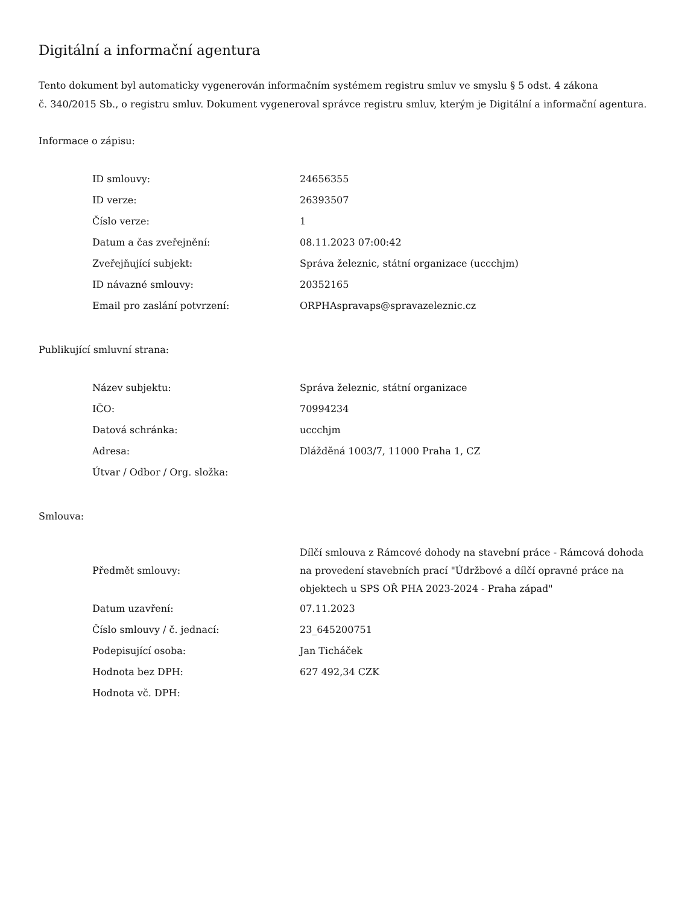Digitální a informační agentura
Tento dokument byl automaticky vygenerován informačním systémem registru smluv ve smyslu § 5 odst. 4 zákona
č. 340/2015 Sb., o registru smluv. Dokument vygeneroval správce registru smluv, kterým je Digitální a informační agentura.
Informace o zápisu:
| ID smlouvy: | 24656355 |
| ID verze: | 26393507 |
| Číslo verze: | 1 |
| Datum a čas zveřejnění: | 08.11.2023 07:00:42 |
| Zveřejňující subjekt: | Správa železnic, státní organizace (uccchjm) |
| ID návazné smlouvy: | 20352165 |
| Email pro zaslání potvrzení: | ORPHAspravaps@spravazeleznic.cz |
Publikující smluvní strana:
| Název subjektu: | Správa železnic, státní organizace |
| IČO: | 70994234 |
| Datová schránka: | uccchjm |
| Adresa: | Dlážděná 1003/7, 11000 Praha 1, CZ |
| Útvar / Odbor / Org. složka: | |
Smlouva:
| Předmět smlouvy: | Dílčí smlouva z Rámcové dohody na stavební práce - Rámcová dohoda na provedení stavebních prací "Údržbové a dílčí opravné práce na objektech u SPS OŘ PHA 2023-2024 - Praha západ" |
| Datum uzavření: | 07.11.2023 |
| Číslo smlouvy / č. jednací: | 23_645200751 |
| Podepisující osoba: | Jan Ticháček |
| Hodnota bez DPH: | 627 492,34 CZK |
| Hodnota vč. DPH: | |